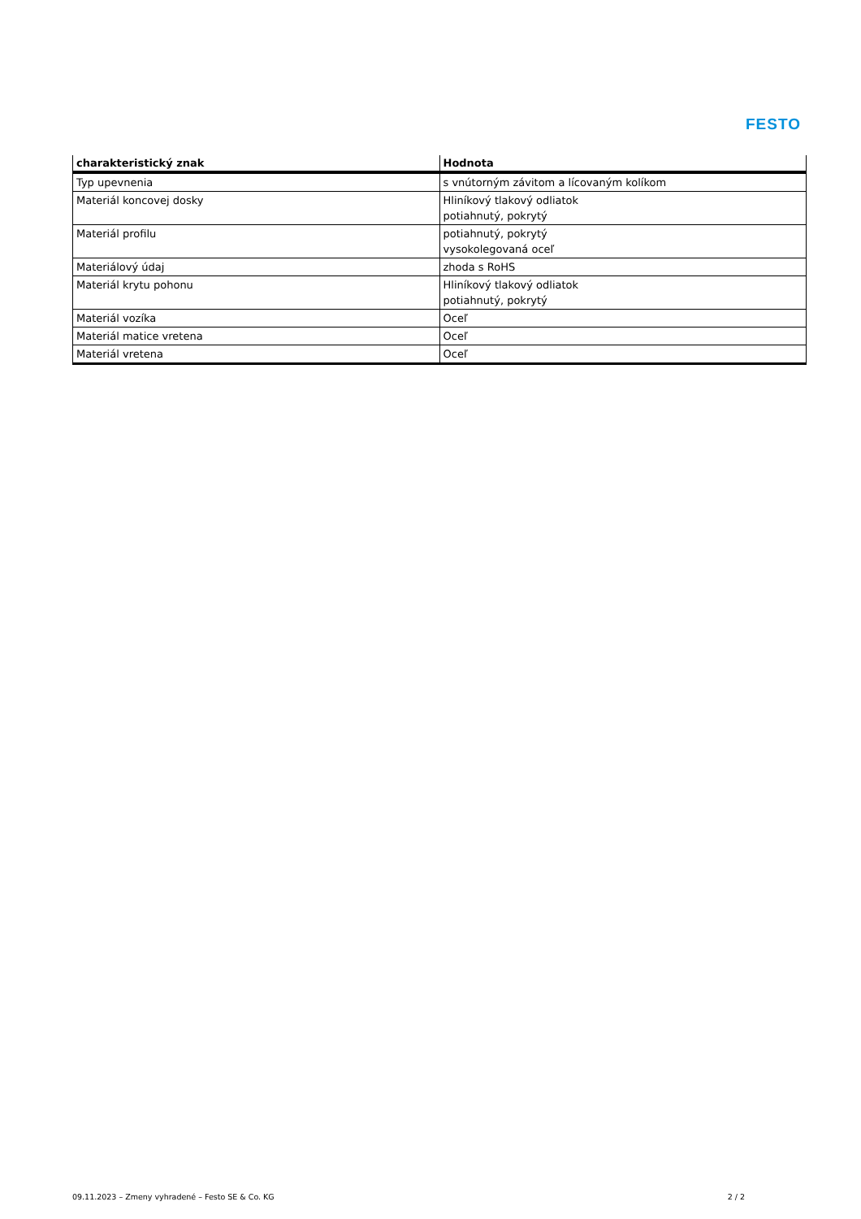FESTO
| charakteristický znak | Hodnota |
| --- | --- |
| Typ upevnenia | s vnútorným závitom a lícovaným kolíkom |
| Materiál koncovej dosky | Hliníkový tlakový odliatok potiahnutý, pokrytý |
| Materiál profilu | potiahnutý, pokrytý vysokolegovaná oceľ |
| Materiálový údaj | zhoda s RoHS |
| Materiál krytu pohonu | Hliníkový tlakový odliatok potiahnutý, pokrytý |
| Materiál vozíka | Oceľ |
| Materiál matice vretena | Oceľ |
| Materiál vretena | Oceľ |
09.11.2023 – Zmeny vyhradené – Festo SE & Co. KG 2 / 2